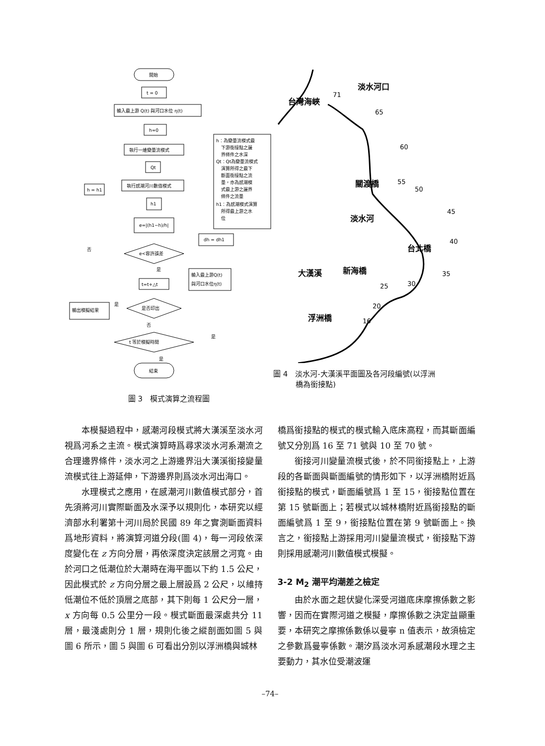開始
t = 0
輸入最上游 Q(t) 與河口水位 η(t)
h=0
執行一維變量流模式
Qt
執行感潮河川數值模式
h1
e=|(h1−h)/h|
e<容許誤差
t=t+△t
是否印出
t 等於模擬時間
結束
h = h1
dh = dh1
輸入最上游Q(t)
與河口水位η(t)
輸出模擬結果
h：為變量流模式最
下游銜接點之邊
界條件之水深
Qt：Qt為變量流模式
演算所得之最下
斷面銜接點之流
量，亦為感潮模
式最上游之邊界
條件之流量
h1：為感潮模式演算
所得最上游之水
位
否
是
是
否
是
是
圖 3　模式演算之流程圖
台灣海峽
淡水河口
關渡橋
淡水河
台北橋
大漢溪
新海橋
浮洲橋
71
65
60
55
50
45
40
35
30
25
20
16
圖 4　淡水河-大漢溪平面圖及各河段編號(以浮洲
　　　橋為銜接點)
本模擬過程中，感潮河段模式將大漢溪至淡水河視爲河系之主流。模式演算時爲尋求淡水河系潮流之合理邊界條件，淡水河之上游邊界沿大漢溪銜接變量流模式往上游延伸，下游邊界則爲淡水河出海口。
水理模式之應用，在感潮河川數值模式部分，首先須將河川實際斷面及水深予以規則化，本研究以經濟部水利署第十河川局於民國 89 年之實測斷面資料爲地形資料，將演算河道分段(圖 4)，每一河段依深度變化在 z 方向分層，再依深度決定該層之河寬。由於河口之低潮位於大潮時在海平面以下約 1.5 公尺，因此模式於 z 方向分層之最上層設爲 2 公尺，以維持低潮位不低於頂層之底部，其下則每 1 公尺分一層，x 方向每 0.5 公里分一段。模式斷面最深處共分 11 層，最淺處則分 1 層，規則化後之縱剖面如圖 5 與圖 6 所示，圖 5 與圖 6 可看出分別以浮洲橋與城林
橋爲銜接點的模式的模式輸入底床高程，而其斷面編號又分別爲 16 至 71 號與 10 至 70 號。
銜接河川變量流模式後，於不同銜接點上，上游段的各斷面與斷面編號的情形如下，以浮洲橋附近爲銜接點的模式，斷面編號爲 1 至 15，銜接點位置在第 15 號斷面上；若模式以城林橋附近爲銜接點的斷面編號爲 1 至 9，銜接點位置在第 9 號斷面上。換言之，銜接點上游採用河川變量流模式，銜接點下游則採用感潮河川數值模式模擬。
3-2 M<sub>2</sub> 潮平均潮差之檢定
由於水面之起伏變化深受河道底床摩擦係數之影響，因而在實際河道之模擬，摩擦係數之決定益顯重要，本研究之摩擦係數係以曼寧 n 值表示，故須檢定之參數爲曼寧係數。潮汐爲淡水河系感潮段水理之主要動力，其水位受潮波運
–74–